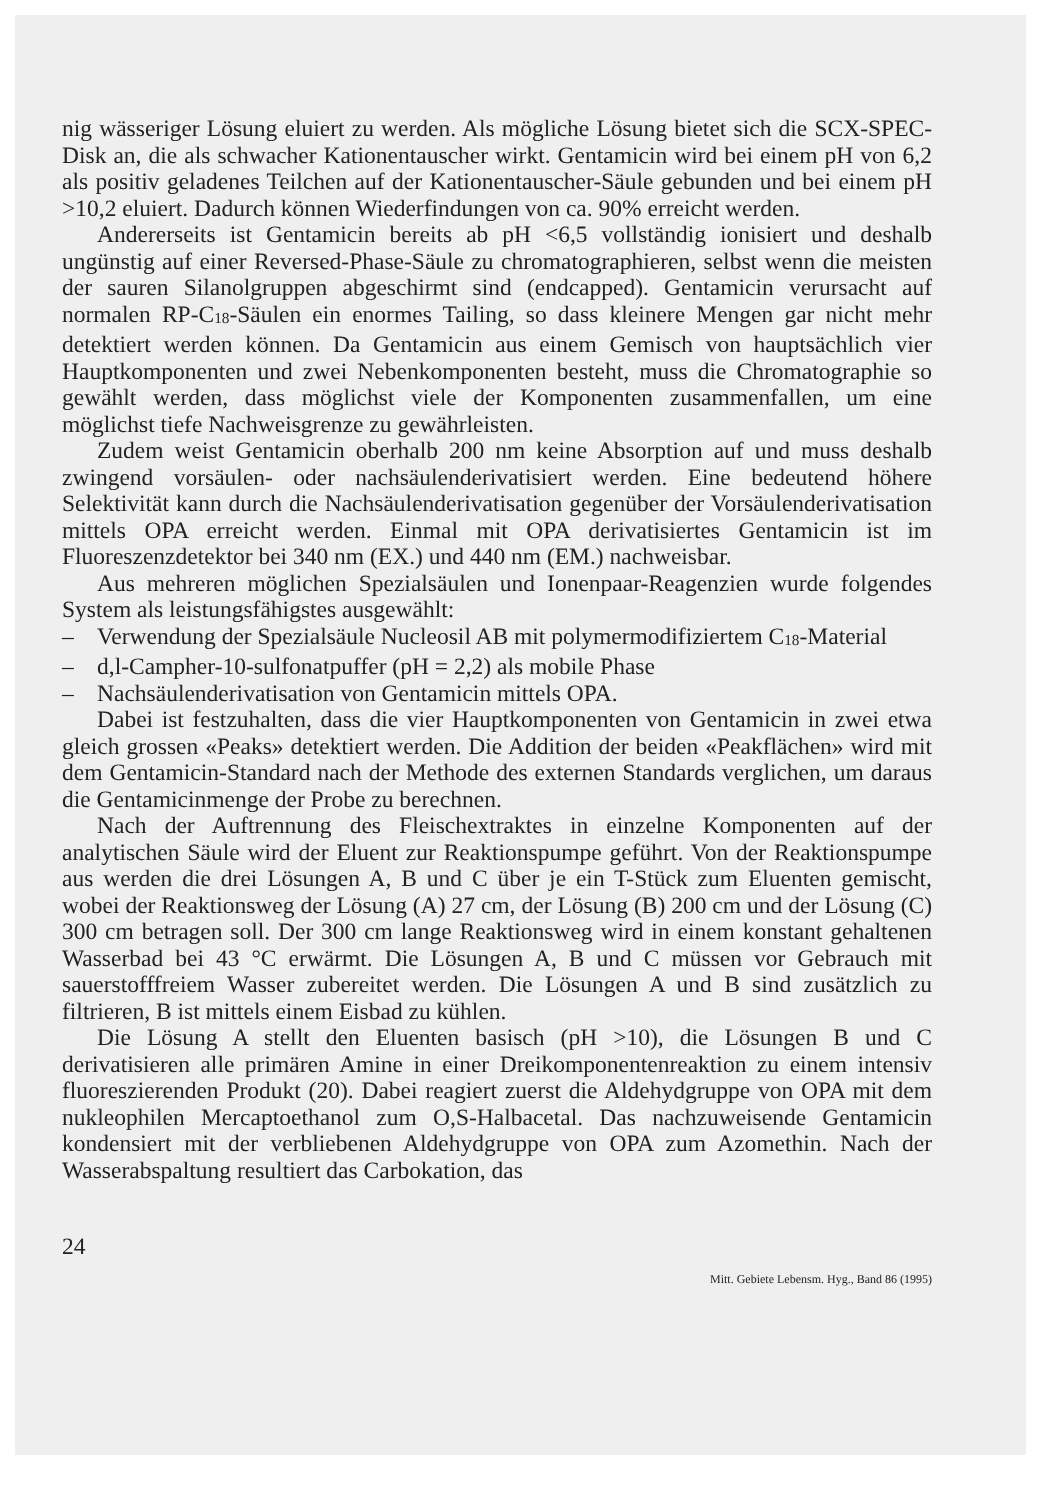nig wässeriger Lösung eluiert zu werden. Als mögliche Lösung bietet sich die SCX-SPEC-Disk an, die als schwacher Kationentauscher wirkt. Gentamicin wird bei einem pH von 6,2 als positiv geladenes Teilchen auf der Kationentauscher-Säule gebunden und bei einem pH >10,2 eluiert. Dadurch können Wiederfindungen von ca. 90% erreicht werden.
Andererseits ist Gentamicin bereits ab pH <6,5 vollständig ionisiert und deshalb ungünstig auf einer Reversed-Phase-Säule zu chromatographieren, selbst wenn die meisten der sauren Silanolgruppen abgeschirmt sind (endcapped). Gentamicin verursacht auf normalen RP-C<sub>18</sub>-Säulen ein enormes Tailing, so dass kleinere Mengen gar nicht mehr detektiert werden können. Da Gentamicin aus einem Gemisch von hauptsächlich vier Hauptkomponenten und zwei Nebenkomponenten besteht, muss die Chromatographie so gewählt werden, dass möglichst viele der Komponenten zusammenfallen, um eine möglichst tiefe Nachweisgrenze zu gewährleisten.
Zudem weist Gentamicin oberhalb 200 nm keine Absorption auf und muss deshalb zwingend vorsäulen- oder nachsäulenderivatisiert werden. Eine bedeutend höhere Selektivität kann durch die Nachsäulenderivatisation gegenüber der Vorsäulenderivatisation mittels OPA erreicht werden. Einmal mit OPA derivatisiertes Gentamicin ist im Fluoreszenzdetektor bei 340 nm (EX.) und 440 nm (EM.) nachweisbar.
Aus mehreren möglichen Spezialsäulen und Ionenpaar-Reagenzien wurde folgendes System als leistungsfähigstes ausgewählt:
– Verwendung der Spezialsäule Nucleosil AB mit polymermodifiziertem C<sub>18</sub>-Material
– d,l-Campher-10-sulfonatpuffer (pH = 2,2) als mobile Phase
– Nachsäulenderivatisation von Gentamicin mittels OPA.
Dabei ist festzuhalten, dass die vier Hauptkomponenten von Gentamicin in zwei etwa gleich grossen «Peaks» detektiert werden. Die Addition der beiden «Peakflächen» wird mit dem Gentamicin-Standard nach der Methode des externen Standards verglichen, um daraus die Gentamicinmenge der Probe zu berechnen.
Nach der Auftrennung des Fleischextraktes in einzelne Komponenten auf der analytischen Säule wird der Eluent zur Reaktionspumpe geführt. Von der Reaktionspumpe aus werden die drei Lösungen A, B und C über je ein T-Stück zum Eluenten gemischt, wobei der Reaktionsweg der Lösung (A) 27 cm, der Lösung (B) 200 cm und der Lösung (C) 300 cm betragen soll. Der 300 cm lange Reaktionsweg wird in einem konstant gehaltenen Wasserbad bei 43 °C erwärmt. Die Lösungen A, B und C müssen vor Gebrauch mit sauerstofffreiem Wasser zubereitet werden. Die Lösungen A und B sind zusätzlich zu filtrieren, B ist mittels einem Eisbad zu kühlen.
Die Lösung A stellt den Eluenten basisch (pH >10), die Lösungen B und C derivatisieren alle primären Amine in einer Dreikomponentenreaktion zu einem intensiv fluoreszierenden Produkt (20). Dabei reagiert zuerst die Aldehydgruppe von OPA mit dem nukleophilen Mercaptoethanol zum O,S-Halbacetal. Das nachzuweisende Gentamicin kondensiert mit der verbliebenen Aldehydgruppe von OPA zum Azomethin. Nach der Wasserabspaltung resultiert das Carbokation, das
24
Mitt. Gebiete Lebensm. Hyg., Band 86 (1995)